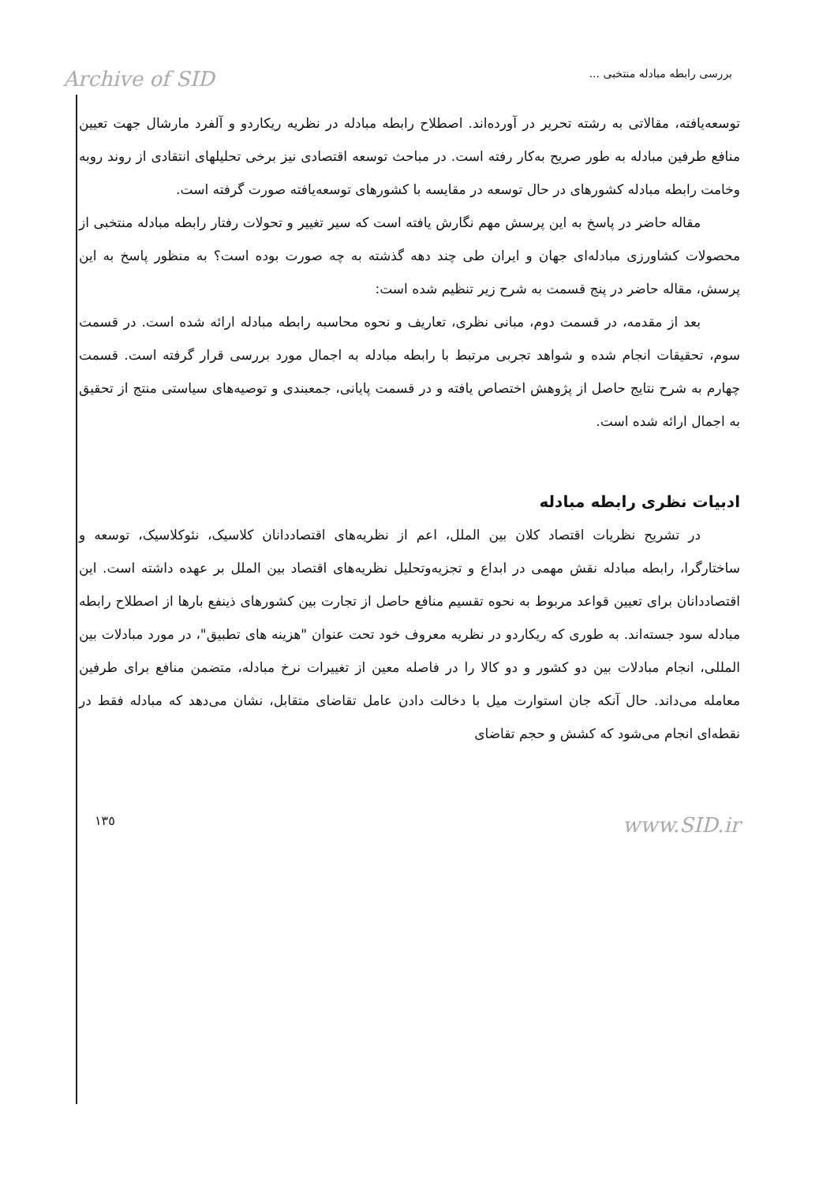Archive of SID بررسی رابطه مبادله منتخبی ...
توسعه‌یافته، مقالاتی به رشته تحریر در آورده‌اند. اصطلاح رابطه مبادله در نظریه ریکاردو و آلفرد مارشال جهت تعیین منافع طرفین مبادله به طور صریح به‌کار رفته است. در مباحث توسعه اقتصادی نیز برخی تحلیلهای انتقادی از روند روبه وخامت رابطه مبادله کشورهای در حال توسعه در مقایسه با کشورهای توسعه‌یافته صورت گرفته است.
مقاله حاضر در پاسخ به این پرسش مهم نگارش یافته است که سیر تغییر و تحولات رفتار رابطه مبادله منتخبی از محصولات کشاورزی مبادله‌ای جهان و ایران طی چند دهه گذشته به چه صورت بوده است؟ به منظور پاسخ به این پرسش، مقاله حاضر در پنج قسمت به شرح زیر تنظیم شده است:
بعد از مقدمه، در قسمت دوم، مبانی نظری، تعاریف و نحوه محاسبه رابطه مبادله ارائه شده است. در قسمت سوم، تحقیقات انجام شده و شواهد تجربی مرتبط با رابطه مبادله به اجمال مورد بررسی قرار گرفته است. قسمت چهارم به شرح نتایج حاصل از پژوهش اختصاص یافته و در قسمت پایانی، جمعبندی و توصیه‌های سیاستی منتج از تحقیق به اجمال ارائه شده است.
ادبیات نظری رابطه مبادله
در تشریح نظریات اقتصاد کلان بین الملل، اعم از نظریه‌های اقتصاددانان کلاسیک، نئوکلاسیک، توسعه و ساختارگرا، رابطه مبادله نقش مهمی در ابداع و تجزیه‌وتحلیل نظریه‌های اقتصاد بین الملل بر عهده داشته است. این اقتصاددانان برای تعیین قواعد مربوط به نحوه تقسیم منافع حاصل از تجارت بین کشورهای ذینفع بارها از اصطلاح رابطه مبادله سود جسته‌اند. به طوری که ریکاردو در نظریه معروف خود تحت عنوان "هزینه های تطبیق"، در مورد مبادلات بین المللی، انجام مبادلات بین دو کشور و دو کالا را در فاصله معین از تغییرات نرخ مبادله، متضمن منافع برای طرفین معامله می‌داند. حال آنکه جان استوارت میل با دخالت دادن عامل تقاضای متقابل، نشان می‌دهد که مبادله فقط در نقطه‌ای انجام می‌شود که کشش و حجم تقاضای
١٣٥ www.SID.ir